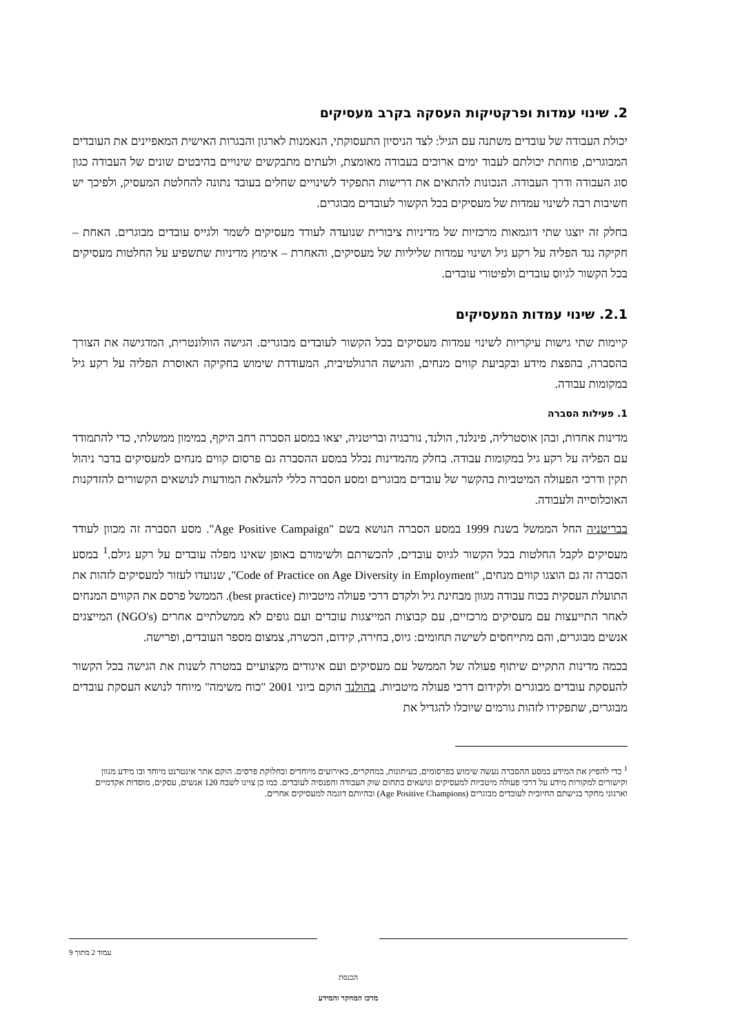2. שינוי עמדות ופרקטיקות העסקה בקרב מעסיקים
יכולת העבודה של עובדים משתנה עם הגיל: לצד הניסיון התעסוקתי, הנאמנות לארגון והבגרות האישית המאפיינים את העובדים המבוגרים, פוחתת יכולתם לעבוד ימים ארוכים בעבודה מאומצת, ולעתים מתבקשים שינויים בהיבטים שונים של העבודה כגון סוג העבודה ודרך העבודה. הנכונות להתאים את דרישות התפקיד לשינויים שחלים בעובד נתונה להחלטת המעסיק, ולפיכך יש חשיבות רבה לשינוי עמדות של מעסיקים בכל הקשור לעובדים מבוגרים.
בחלק זה יוצגו שתי דוגמאות מרכזיות של מדיניות ציבורית שנועדה לעודד מעסיקים לשמר ולגייס עובדים מבוגרים. האחת – חקיקה נגד הפליה על רקע גיל ושינוי עמדות שליליות של מעסיקים, והאחרת – אימוץ מדיניות שתשפיע על החלטות מעסיקים בכל הקשור לגיוס עובדים ולפיטורי עובדים.
2.1. שינוי עמדות המעסיקים
קיימות שתי גישות עיקריות לשינוי עמדות מעסיקים בכל הקשור לעובדים מבוגרים. הגישה הוולונטרית, המדגישה את הצורך בהסברה, בהפצת מידע ובקביעת קווים מנחים, והגישה הרגולטיבית, המעודדת שימוש בחקיקה האוסרת הפליה על רקע גיל במקומות עבודה.
1. פעילות הסברה
מדינות אחדות, ובהן אוסטרליה, פינלנד, הולנד, נורבגיה ובריטניה, יצאו במסע הסברה רחב היקף, במימון ממשלתי, כדי להתמודד עם הפליה על רקע גיל במקומות עבודה. בחלק מהמדינות נכלל במסע ההסברה גם פרסום קווים מנחים למעסיקים בדבר ניהול תקין ודרכי הפעולה המיטביות בהקשר של עובדים מבוגרים ומסע הסברה כללי להעלאת המודעות לנושאים הקשורים להזדקנות האוכלוסייה ולעבודה.
בבריטניה החל הממשל בשנת 1999 במסע הסברה הנושא בשם "Age Positive Campaign". מסע הסברה זה מכוון לעודד מעסיקים לקבל החלטות בכל הקשור לגיוס עובדים, להכשרתם ולשימורם באופן שאינו מפלה עובדים על רקע גילם.<sup>1</sup> במסע הסברה זה גם הוצגו קווים מנחים, "Code of Practice on Age Diversity in Employment", שנועדו לעזור למעסיקים לזהות את התועלת העסקית בכוח עבודה מגוון מבחינת גיל ולקדם דרכי פעולה מיטביות (best practice). הממשל פרסם את הקווים המנחים לאחר התייעצות עם מעסיקים מרכזיים, עם קבוצות המייצגות עובדים ועם גופים לא ממשלתיים אחרים (NGO's) המייצגים אנשים מבוגרים, והם מתייחסים לשישה תחומים: גיוס, בחירה, קידום, הכשרה, צמצום מספר העובדים, ופרישה.
בכמה מדינות התקיים שיתוף פעולה של הממשל עם מעסיקים ועם איגודים מקצועיים במטרה לשנות את הגישה בכל הקשור להעסקת עובדים מבוגרים ולקידום דרכי פעולה מיטביות. בהולנד הוקם ביוני 2001 "כוח משימה" מיוחד לנושא העסקת עובדים מבוגרים, שתפקידו לזהות גורמים שיוכלו להגדיל את
<sup>1</sup> כדי להפיץ את המידע במסע ההסברה נעשה שימוש בפרסומים, בעיתונות, במחקרים, באירועים מיוחדים ובחלוקת פרסים. הוקם אתר אינטרנט מיוחד ובו מידע מגוון וקישורים למקורות מידע על דרכי פעולה מיטביות למעסיקים ונושאים בתחום שוק העבודה והפנסיה לעובדים. כמו כן צוינו לשבח 120 אנשים, עסקים, מוסדות אקדמיים וארגוני מחקר בגישתם החיובית לעובדים מבוגרים (Age Positive Champions) ובהיותם דוגמה למעסיקים אחרים.
עמוד 2 מתוך 9
הכנסת
מרכז המחקר והמידע